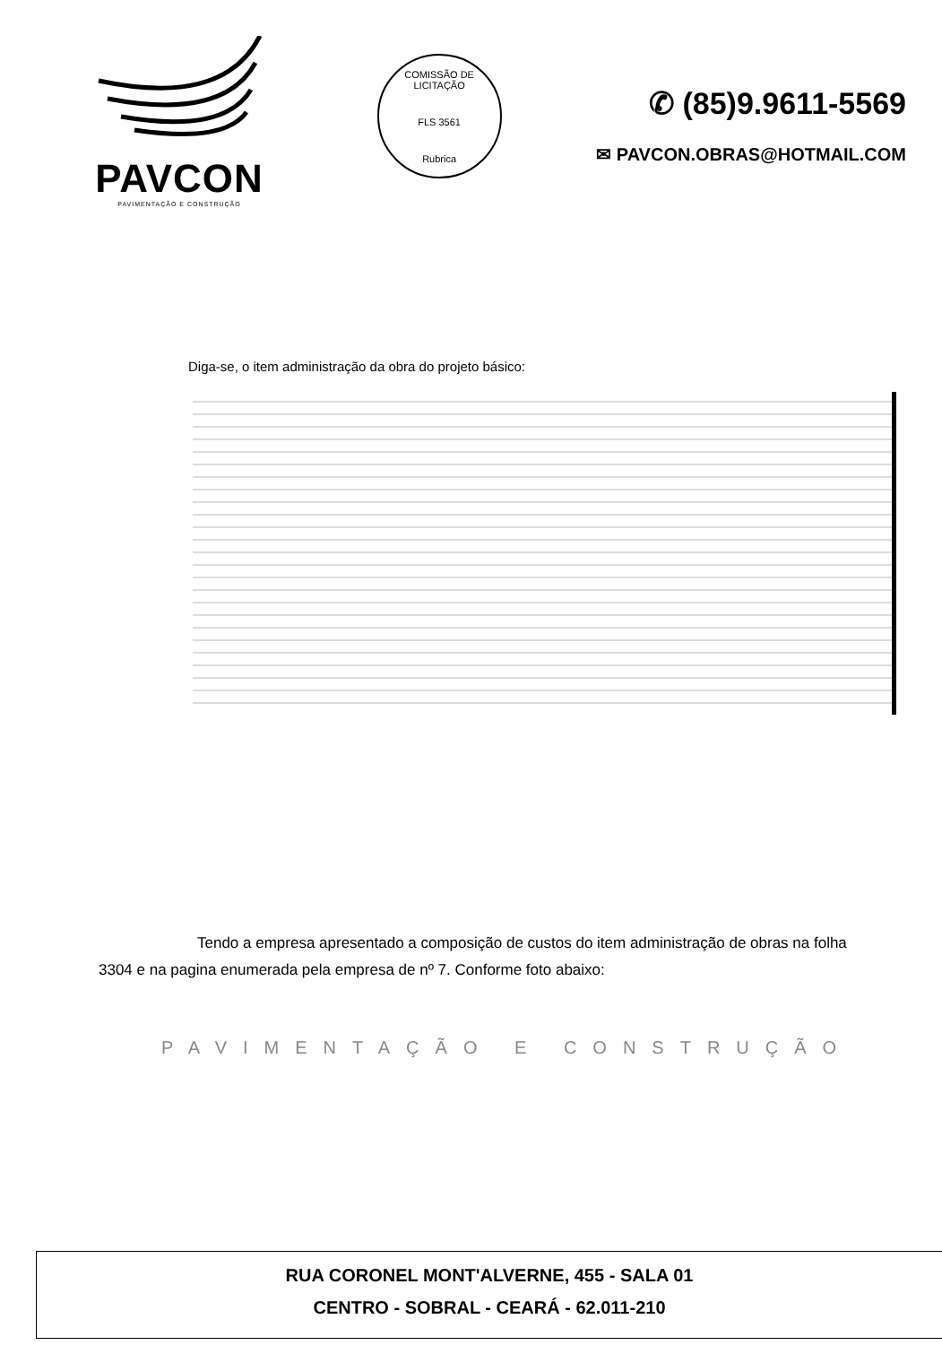PAVCON
PAVIMENTAÇÃO E CONSTRUÇÃO
COMISSÃO DE LICITAÇÃO
FLS 3561
Rubrica
✆ (85)9.9611-5569
✉ PAVCON.OBRAS@HOTMAIL.COM
Diga-se, o item administração da obra do projeto básico:
Tendo a empresa apresentado a composição de custos do item administração de obras na folha 3304 e na pagina enumerada pela empresa de nº 7. Conforme foto abaixo:
PAVIMENTAÇÃO E CONSTRUÇÃO
RUA CORONEL MONT'ALVERNE, 455 - SALA 01
CENTRO - SOBRAL - CEARÁ - 62.011-210